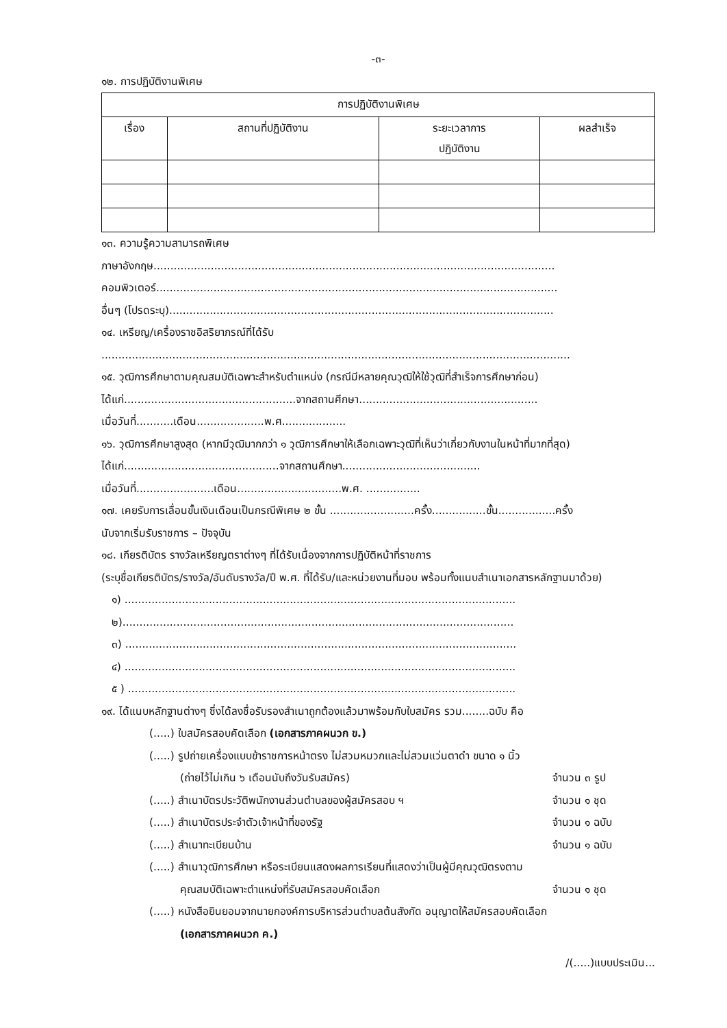-๓-
๑๒. การปฏิบัติงานพิเศษ
| การปฏิบัติงานพิเศษ | | | |
| --- | --- | --- | --- |
| เรื่อง | สถานที่ปฏิบัติงาน | ระยะเวลาการ ปฏิบัติงาน | ผลสำเร็จ |
๑๓. ความรู้ความสามารถพิเศษ
ภาษาอังกฤษ.......................................................................................................................
คอมพิวเตอร์.......................................................................................................................
อื่นๆ (โปรดระบุ)..................................................................................................................
๑๔. เหรียญ/เครื่องราชอิสริยาภรณ์ที่ได้รับ
...........................................................................................................................................
๑๕. วุฒิการศึกษาตามคุณสมบัติเฉพาะสำหรับตำแหน่ง (กรณีมีหลายคุณวุฒิให้ใช้วุฒิที่สำเร็จการศึกษาก่อน)
ได้แก่...................................................จากสถานศึกษา.....................................................
เมื่อวันที่...........เดือน....................พ.ศ...................
๑๖. วุฒิการศึกษาสูงสุด (หากมีวุฒิมากกว่า ๑ วุฒิการศึกษาให้เลือกเฉพาะวุฒิที่เห็นว่าเกี่ยวกับงานในหน้าที่มากที่สุด) ได้แก่..............................................จากสถานศึกษา.........................................
เมื่อวันที่.......................เดือน...............................พ.ศ. ................
๑๗. เคยรับการเลื่อนขั้นเงินเดือนเป็นกรณีพิเศษ ๒ ขั้น .........................ครั้ง................ขั้น.................ครั้ง
นับจากเริ่มรับราชการ – ปัจจุบัน
๑๘. เกียรติบัตร รางวัลเหรียญตราต่างๆ ที่ได้รับเนื่องจากการปฏิบัติหน้าที่ราชการ
(ระบุชื่อเกียรติบัตร/รางวัล/อันดับรางวัล/ปี พ.ศ. ที่ได้รับ/และหน่วยงานที่มอบ พร้อมทั้งแนบสำเนาเอกสารหลักฐานมาด้วย)
๑) ....................................................................................................................
๒)....................................................................................................................
๓) ....................................................................................................................
๔) ....................................................................................................................
๕ ) ...................................................................................................................
๑๙. ได้แนบหลักฐานต่างๆ ซึ่งได้ลงชื่อรับรองสำเนาถูกต้องแล้วมาพร้อมกับใบสมัคร รวม........ฉบับ คือ
(.....) ใบสมัครสอบคัดเลือก (เอกสารภาคผนวก ข.)
(.....) รูปถ่ายเครื่องแบบข้าราชการหน้าตรง ไม่สวมหมวกและไม่สวมแว่นตาดำ ขนาด ๑ นิ้ว
(ถ่ายไว้ไม่เกิน ๖ เดือนนับถึงวันรับสมัคร) จำนวน ๓ รูป
(.....) สำเนาบัตรประวัติพนักงานส่วนตำบลของผู้สมัครสอบ ฯ จำนวน ๑ ชุด
(.....) สำเนาบัตรประจำตัวเจ้าหน้าที่ของรัฐ จำนวน ๑ ฉบับ
(.....) สำเนาทะเบียนบ้าน จำนวน ๑ ฉบับ
(.....) สำเนาวุฒิการศึกษา หรือระเบียนแสดงผลการเรียนที่แสดงว่าเป็นผู้มีคุณวุฒิตรงตาม
คุณสมบัติเฉพาะตำแหน่งที่รับสมัครสอบคัดเลือก จำนวน ๑ ชุด
(.....) หนังสือยินยอมจากนายกองค์การบริหารส่วนตำบลต้นสังกัด อนุญาตให้สมัครสอบคัดเลือก
(เอกสารภาคผนวก ค.)
/(.....)แบบประเมิน...